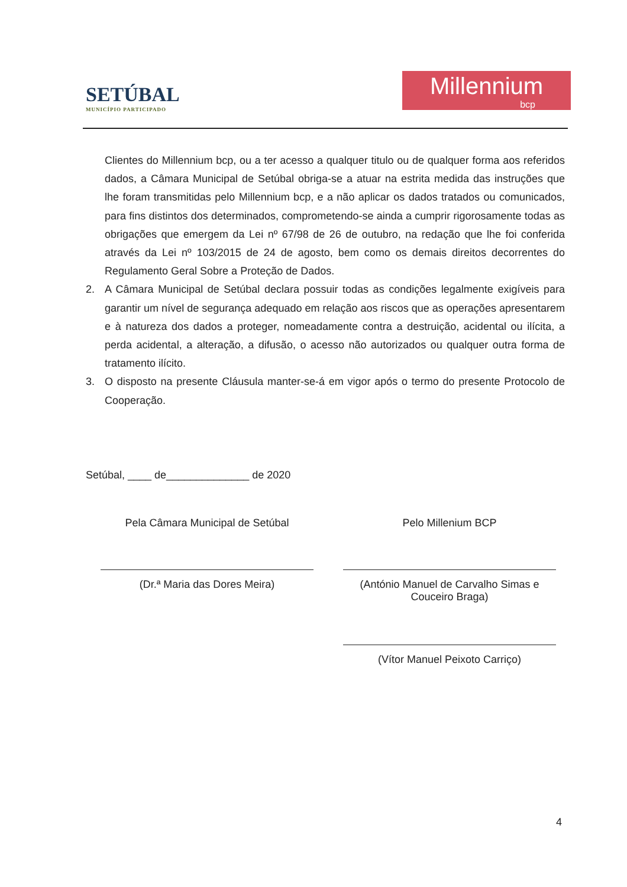SETÚBAL
MUNICÍPIO PARTICIPADO
Millennium
bcp
Clientes do Millennium bcp, ou a ter acesso a qualquer titulo ou de qualquer forma aos referidos dados, a Câmara Municipal de Setúbal obriga-se a atuar na estrita medida das instruções que lhe foram transmitidas pelo Millennium bcp, e a não aplicar os dados tratados ou comunicados, para fins distintos dos determinados, comprometendo-se ainda a cumprir rigorosamente todas as obrigações que emergem da Lei nº 67/98 de 26 de outubro, na redação que lhe foi conferida através da Lei nº 103/2015 de 24 de agosto, bem como os demais direitos decorrentes do Regulamento Geral Sobre a Proteção de Dados.
2. A Câmara Municipal de Setúbal declara possuir todas as condições legalmente exigíveis para garantir um nível de segurança adequado em relação aos riscos que as operações apresentarem e à natureza dos dados a proteger, nomeadamente contra a destruição, acidental ou ilícita, a perda acidental, a alteração, a difusão, o acesso não autorizados ou qualquer outra forma de tratamento ilícito.
3. O disposto na presente Cláusula manter-se-á em vigor após o termo do presente Protocolo de Cooperação.
Setúbal, ____ de______________ de 2020
Pela Câmara Municipal de Setúbal
(Dr.ª Maria das Dores Meira)
Pelo Millenium BCP
(António Manuel de Carvalho Simas e Couceiro Braga)
(Vítor Manuel Peixoto Carriço)
4